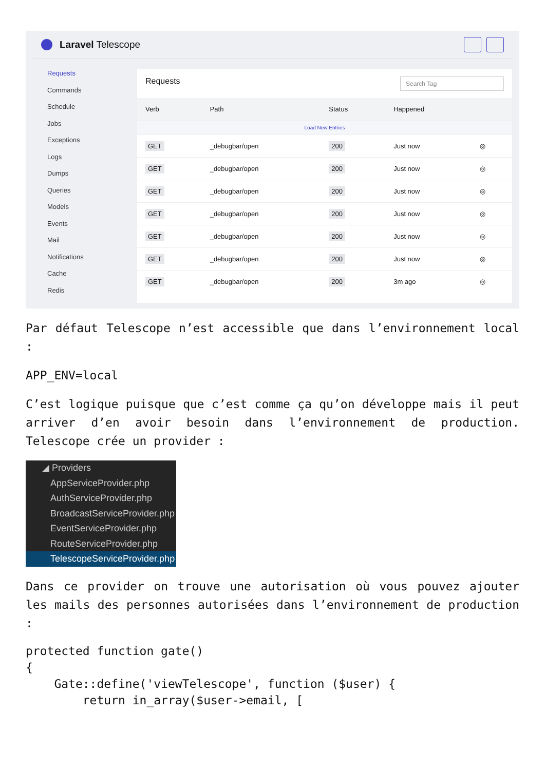Laravel Telescope
Requests
Commands
Schedule
Jobs
Exceptions
Logs
Dumps
Queries
Models
Events
Mail
Notifications
Cache
Redis
Requests Search Tag
| Verb | Path | Status | Happened | |
| --- | --- | --- | --- | --- |
| Load New Entries | | | | |
| GET | _debugbar/open | 200 | Just now | ◎ |
| GET | _debugbar/open | 200 | Just now | ◎ |
| GET | _debugbar/open | 200 | Just now | ◎ |
| GET | _debugbar/open | 200 | Just now | ◎ |
| GET | _debugbar/open | 200 | Just now | ◎ |
| GET | _debugbar/open | 200 | Just now | ◎ |
| GET | _debugbar/open | 200 | 3m ago | ◎ |
Par défaut Telescope n’est accessible que dans l’environnement local :
APP_ENV=local
C’est logique puisque que c’est comme ça qu’on développe mais il peut arriver d’en avoir besoin dans l’environnement de production. Telescope crée un provider :
◢ Providers
AppServiceProvider.php
AuthServiceProvider.php
BroadcastServiceProvider.php
EventServiceProvider.php
RouteServiceProvider.php
TelescopeServiceProvider.php
Dans ce provider on trouve une autorisation où vous pouvez ajouter les mails des personnes autorisées dans l’environnement de production :
protected function gate()
{
    Gate::define('viewTelescope', function ($user) {
        return in_array($user->email, [